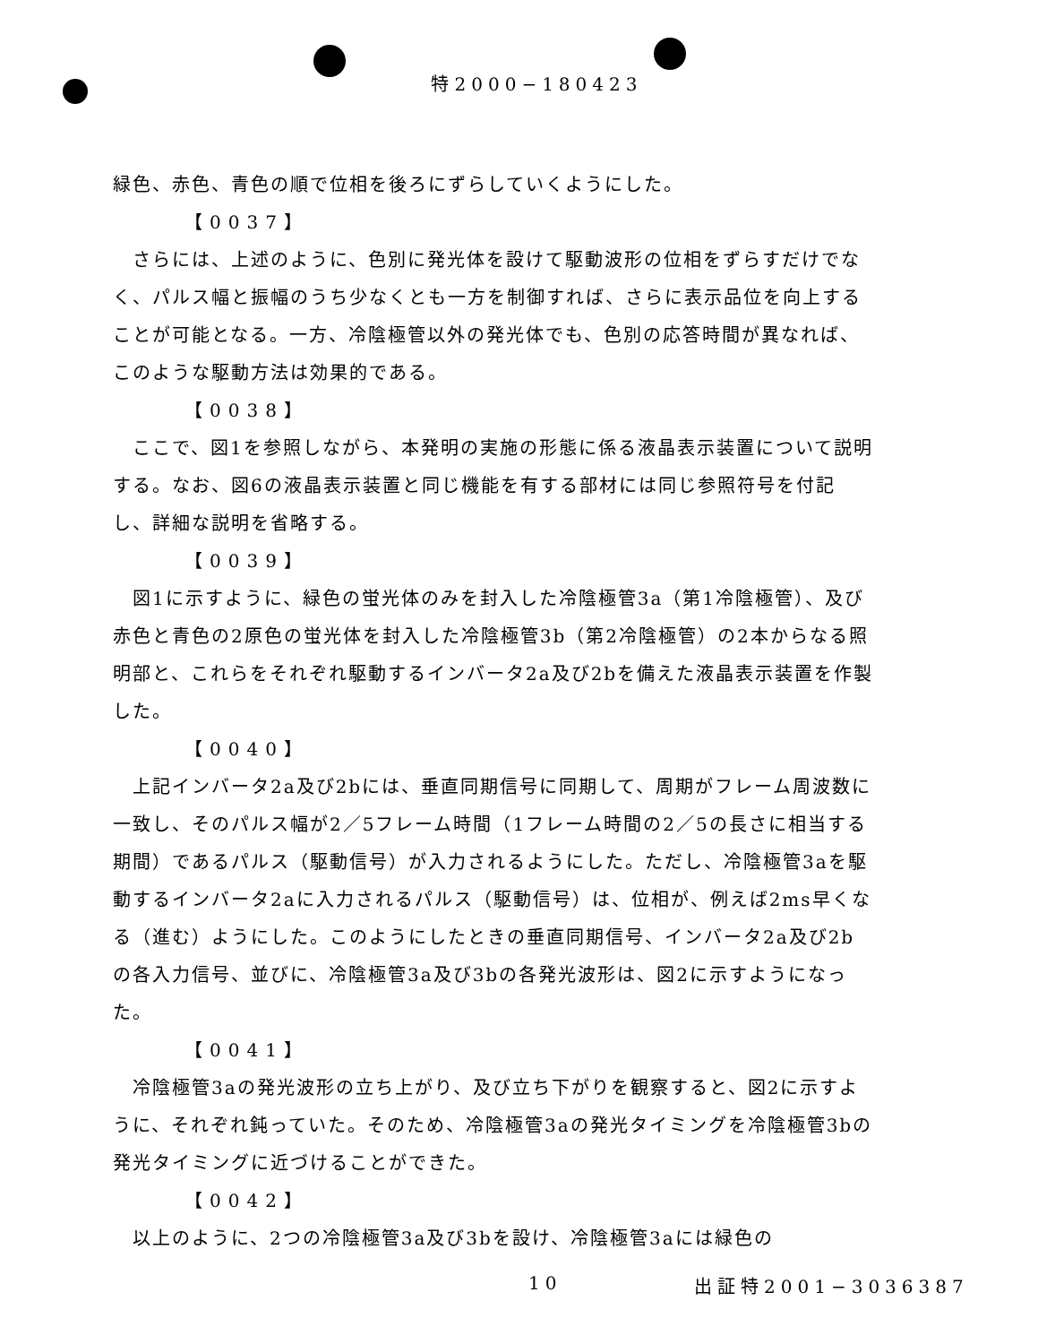特2000−180423
緑色、赤色、青色の順で位相を後ろにずらしていくようにした。
【0037】
さらには、上述のように、色別に発光体を設けて駆動波形の位相をずらすだけでなく、パルス幅と振幅のうち少なくとも一方を制御すれば、さらに表示品位を向上することが可能となる。一方、冷陰極管以外の発光体でも、色別の応答時間が異なれば、このような駆動方法は効果的である。
【0038】
ここで、図1を参照しながら、本発明の実施の形態に係る液晶表示装置について説明する。なお、図6の液晶表示装置と同じ機能を有する部材には同じ参照符号を付記し、詳細な説明を省略する。
【0039】
図1に示すように、緑色の蛍光体のみを封入した冷陰極管3a（第1冷陰極管）、及び赤色と青色の2原色の蛍光体を封入した冷陰極管3b（第2冷陰極管）の2本からなる照明部と、これらをそれぞれ駆動するインバータ2a及び2bを備えた液晶表示装置を作製した。
【0040】
上記インバータ2a及び2bには、垂直同期信号に同期して、周期がフレーム周波数に一致し、そのパルス幅が2／5フレーム時間（1フレーム時間の2／5の長さに相当する期間）であるパルス（駆動信号）が入力されるようにした。ただし、冷陰極管3aを駆動するインバータ2aに入力されるパルス（駆動信号）は、位相が、例えば2ms早くなる（進む）ようにした。このようにしたときの垂直同期信号、インバータ2a及び2bの各入力信号、並びに、冷陰極管3a及び3bの各発光波形は、図2に示すようになった。
【0041】
冷陰極管3aの発光波形の立ち上がり、及び立ち下がりを観察すると、図2に示すように、それぞれ鈍っていた。そのため、冷陰極管3aの発光タイミングを冷陰極管3bの発光タイミングに近づけることができた。
【0042】
以上のように、2つの冷陰極管3a及び3bを設け、冷陰極管3aには緑色の
10 出証特2001−3036387